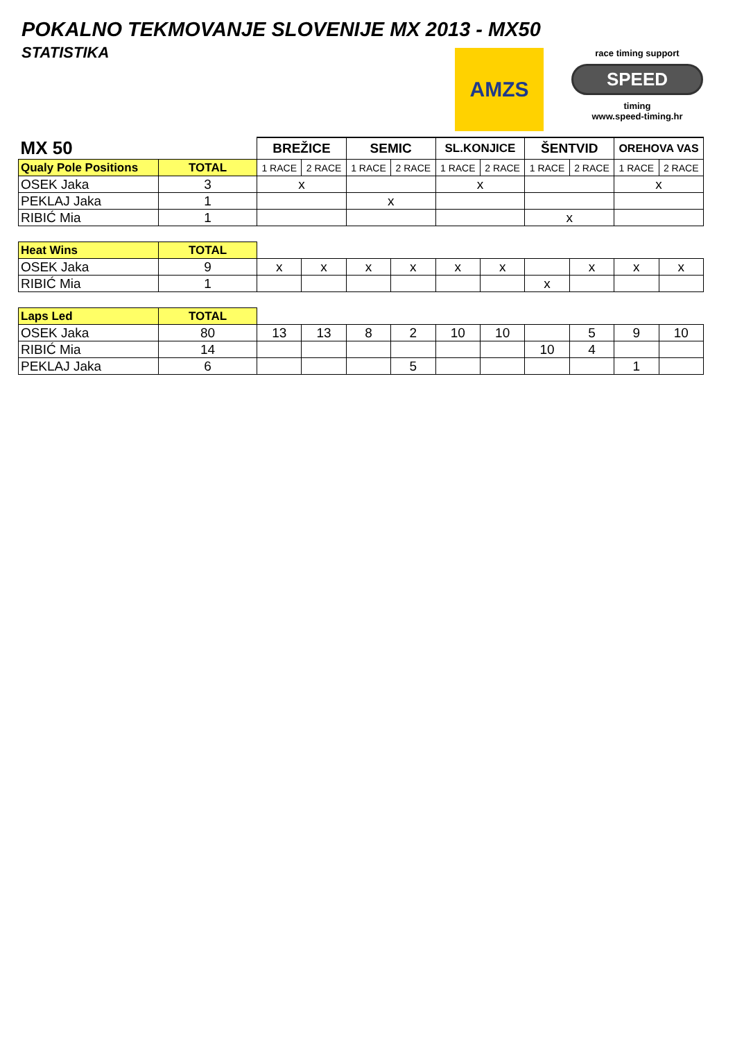POKALNO TEKMOVANJE SLOVENIJE MX 2013 - MX50
STATISTIKA
AMZS
race timing support
SPEED
timing
www.speed-timing.hr
| MX 50 | | BREŽICE | | SEMIC | | SL.KONJICE | | ŠENTVID | | OREHOVA VAS | |
| Qualy Pole Positions | TOTAL | 1 RACE | 2 RACE | 1 RACE | 2 RACE | 1 RACE | 2 RACE | 1 RACE | 2 RACE | 1 RACE | 2 RACE |
| OSEK Jaka | 3 | x | | | | x | | | | x | |
| PEKLAJ Jaka | 1 | | | x | | | | | | | |
| RIBIĆ Mia | 1 | | | | | | | x | | | |
| Heat Wins | TOTAL | | | | | | | | | | |
| OSEK Jaka | 9 | x | x | x | x | x | x | | x | x | x |
| RIBIĆ Mia | 1 | | | | | | | x | | | |
| Laps Led | TOTAL | | | | | | | | | | |
| OSEK Jaka | 80 | 13 | 13 | 8 | 2 | 10 | 10 | | 5 | 9 | 10 |
| RIBIĆ Mia | 14 | | | | | | | 10 | 4 | | |
| PEKLAJ Jaka | 6 | | | | 5 | | | | | 1 | |